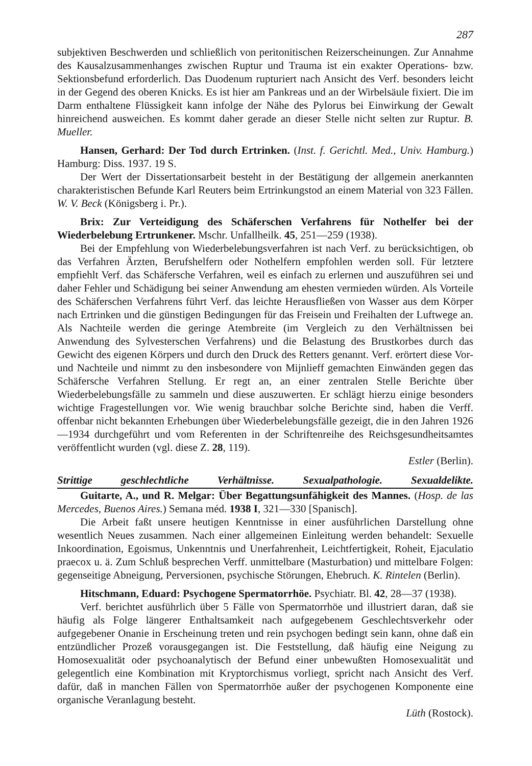287
subjektiven Beschwerden und schließlich von peritonitischen Reizerscheinungen. Zur Annahme des Kausalzusammenhanges zwischen Ruptur und Trauma ist ein exakter Operations- bzw. Sektionsbefund erforderlich. Das Duodenum rupturiert nach Ansicht des Verf. besonders leicht in der Gegend des oberen Knicks. Es ist hier am Pankreas und an der Wirbelsäule fixiert. Die im Darm enthaltene Flüssigkeit kann infolge der Nähe des Pylorus bei Einwirkung der Gewalt hinreichend ausweichen. Es kommt daher gerade an dieser Stelle nicht selten zur Ruptur. B. Mueller.
Hansen, Gerhard: Der Tod durch Ertrinken. (Inst. f. Gerichtl. Med., Univ. Hamburg.) Hamburg: Diss. 1937. 19 S.
Der Wert der Dissertationsarbeit besteht in der Bestätigung der allgemein anerkannten charakteristischen Befunde Karl Reuters beim Ertrinkungstod an einem Material von 323 Fällen. W. V. Beck (Königsberg i. Pr.).
Brix: Zur Verteidigung des Schäferschen Verfahrens für Nothelfer bei der Wiederbelebung Ertrunkener. Mschr. Unfallheilk. 45, 251—259 (1938).
Bei der Empfehlung von Wiederbelebungsverfahren ist nach Verf. zu berücksichtigen, ob das Verfahren Ärzten, Berufshelfern oder Nothelfern empfohlen werden soll. Für letztere empfiehlt Verf. das Schäfersche Verfahren, weil es einfach zu erlernen und auszuführen sei und daher Fehler und Schädigung bei seiner Anwendung am ehesten vermieden würden. Als Vorteile des Schäferschen Verfahrens führt Verf. das leichte Herausfließen von Wasser aus dem Körper nach Ertrinken und die günstigen Bedingungen für das Freisein und Freihalten der Luftwege an. Als Nachteile werden die geringe Atembreite (im Vergleich zu den Verhältnissen bei Anwendung des Sylvesterschen Verfahrens) und die Belastung des Brustkorbes durch das Gewicht des eigenen Körpers und durch den Druck des Retters genannt. Verf. erörtert diese Vor- und Nachteile und nimmt zu den insbesondere von Mijnlieff gemachten Einwänden gegen das Schäfersche Verfahren Stellung. Er regt an, an einer zentralen Stelle Berichte über Wiederbelebungsfälle zu sammeln und diese auszuwerten. Er schlägt hierzu einige besonders wichtige Fragestellungen vor. Wie wenig brauchbar solche Berichte sind, haben die Verff. offenbar nicht bekannten Erhebungen über Wiederbelebungsfälle gezeigt, die in den Jahren 1926—1934 durchgeführt und vom Referenten in der Schriftenreihe des Reichsgesundheitsamtes veröffentlicht wurden (vgl. diese Z. 28, 119).
Estler (Berlin).
Strittige geschlechtliche Verhältnisse. Sexualpathologie. Sexualdelikte.
Guitarte, A., und R. Melgar: Über Begattungsunfähigkeit des Mannes. (Hosp. de las Mercedes, Buenos Aires.) Semana méd. 1938 I, 321—330 [Spanisch].
Die Arbeit faßt unsere heutigen Kenntnisse in einer ausführlichen Darstellung ohne wesentlich Neues zusammen. Nach einer allgemeinen Einleitung werden behandelt: Sexuelle Inkoordination, Egoismus, Unkenntnis und Unerfahrenheit, Leichtfertigkeit, Roheit, Ejaculatio praecox u. ä. Zum Schluß besprechen Verff. unmittelbare (Masturbation) und mittelbare Folgen: gegenseitige Abneigung, Perversionen, psychische Störungen, Ehebruch. K. Rintelen (Berlin).
Hitschmann, Eduard: Psychogene Spermatorrhöe. Psychiatr. Bl. 42, 28—37 (1938).
Verf. berichtet ausführlich über 5 Fälle von Spermatorrhöe und illustriert daran, daß sie häufig als Folge längerer Enthaltsamkeit nach aufgegebenem Geschlechtsverkehr oder aufgegebener Onanie in Erscheinung treten und rein psychogen bedingt sein kann, ohne daß ein entzündlicher Prozeß vorausgegangen ist. Die Feststellung, daß häufig eine Neigung zu Homosexualität oder psychoanalytisch der Befund einer unbewußten Homosexualität und gelegentlich eine Kombination mit Kryptorchismus vorliegt, spricht nach Ansicht des Verf. dafür, daß in manchen Fällen von Spermatorrhöe außer der psychogenen Komponente eine organische Veranlagung besteht.
Lüth (Rostock).